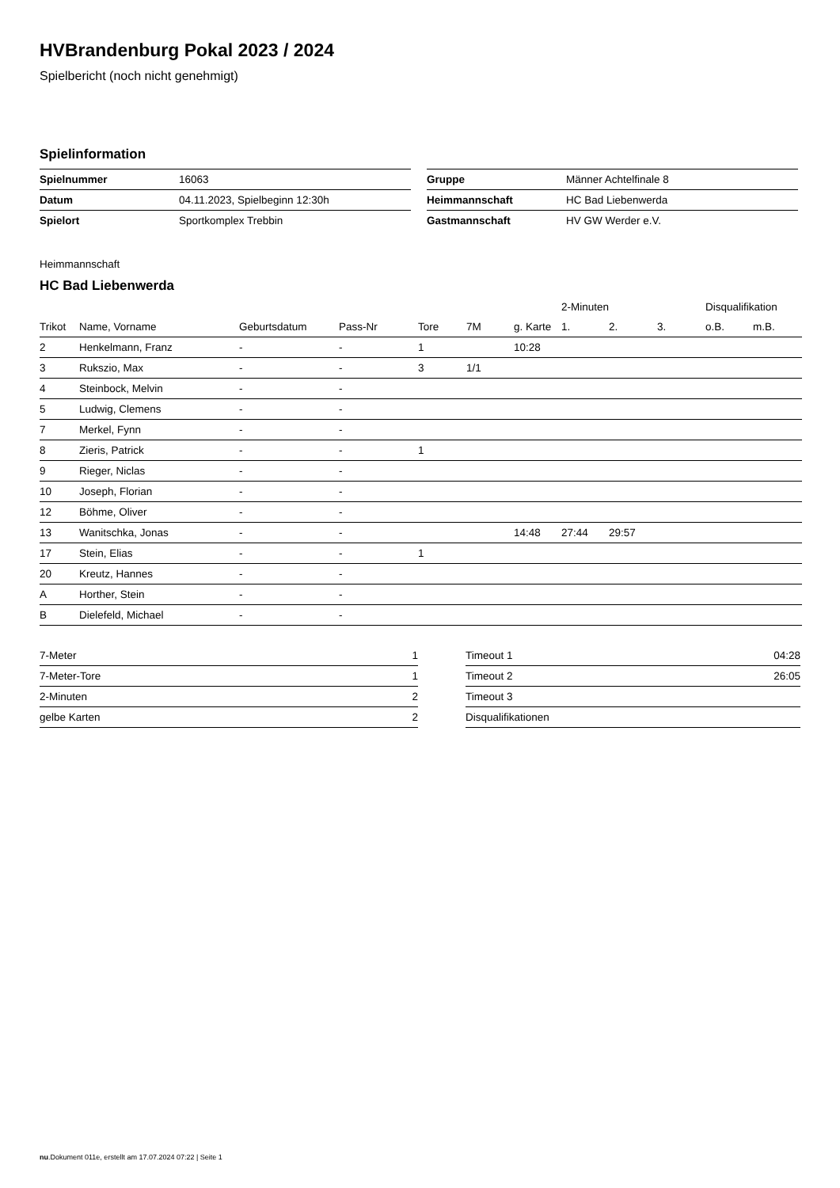HVBrandenburg Pokal 2023 / 2024
Spielbericht (noch nicht genehmigt)
Spielinformation
| Spielnummer | 16063 |
| Datum | 04.11.2023, Spielbeginn 12:30h |
| Spielort | Sportkomplex Trebbin |
| Gruppe | Männer Achtelfinale 8 |
| Heimmannschaft | HC Bad Liebenwerda |
| Gastmannschaft | HV GW Werder e.V. |
Heimmannschaft
HC Bad Liebenwerda
| | | | | | | | 2-Minuten | | | Disqualifikation | |
| --- | --- | --- | --- | --- | --- | --- | --- | --- | --- | --- | --- |
| Trikot | Name, Vorname | Geburtsdatum | Pass-Nr | Tore | 7M | g. Karte | 1. | 2. | 3. | o.B. | m.B. |
| 2 | Henkelmann, Franz | - | - | 1 | | 10:28 | | | | | |
| 3 | Rukszio, Max | - | - | 3 | 1/1 | | | | | | |
| 4 | Steinbock, Melvin | - | - | | | | | | | | |
| 5 | Ludwig, Clemens | - | - | | | | | | | | |
| 7 | Merkel, Fynn | - | - | | | | | | | | |
| 8 | Zieris, Patrick | - | - | 1 | | | | | | | |
| 9 | Rieger, Niclas | - | - | | | | | | | | |
| 10 | Joseph, Florian | - | - | | | | | | | | |
| 12 | Böhme, Oliver | - | - | | | | | | | | |
| 13 | Wanitschka, Jonas | - | - | | | 14:48 | 27:44 | 29:57 | | | |
| 17 | Stein, Elias | - | - | 1 | | | | | | | |
| 20 | Kreutz, Hannes | - | - | | | | | | | | |
| A | Horther, Stein | - | - | | | | | | | | |
| B | Dielefeld, Michael | - | - | | | | | | | | |
| 7-Meter | 1 |
| 7-Meter-Tore | 1 |
| 2-Minuten | 2 |
| gelbe Karten | 2 |
| Timeout 1 | 04:28 |
| Timeout 2 | 26:05 |
| Timeout 3 | |
| Disqualifikationen | |
nu.Dokument 011e, erstellt am 17.07.2024 07:22 | Seite 1